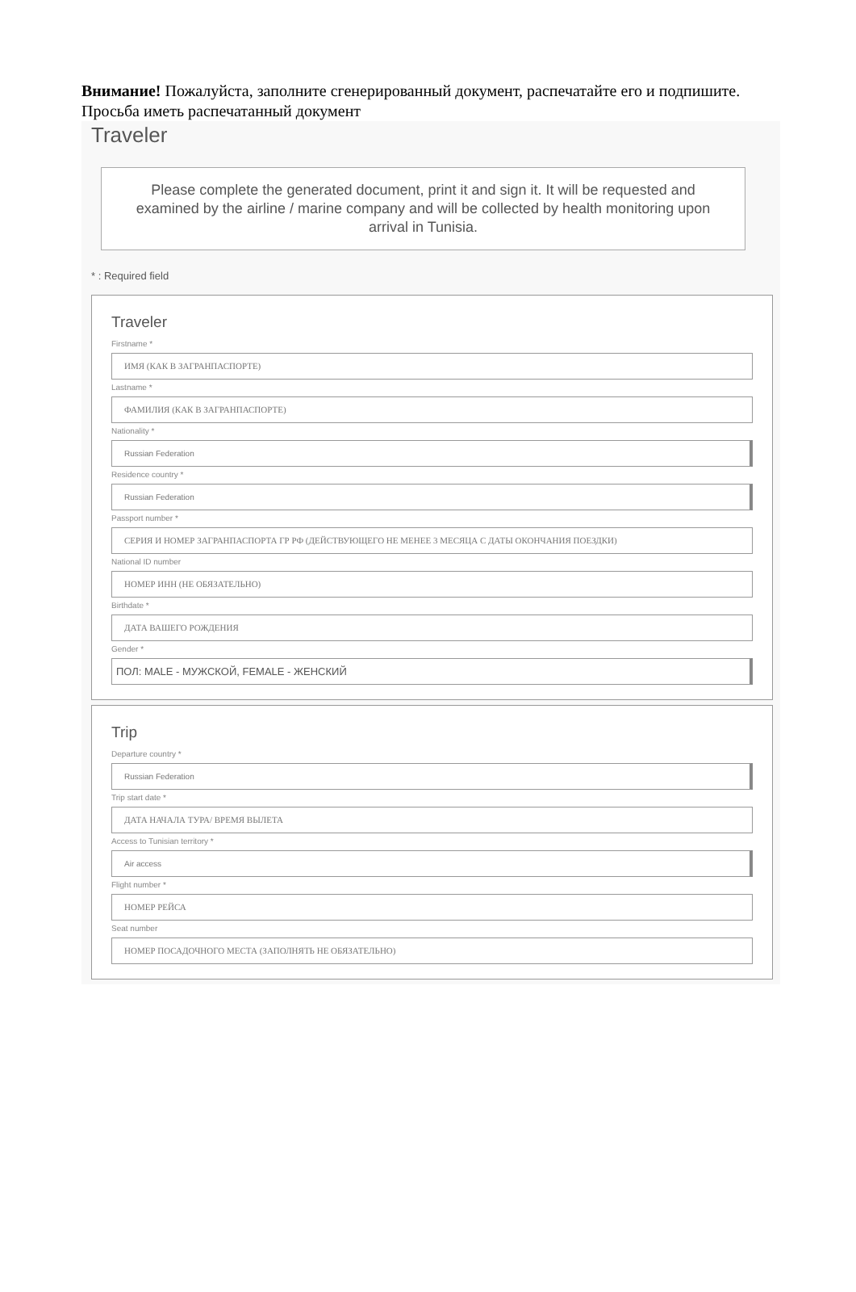Внимание! Пожалуйста, заполните сгенерированный документ, распечатайте его и подпишите. Просьба иметь распечатанный документ
Traveler
Please complete the generated document, print it and sign it. It will be requested and examined by the airline / marine company and will be collected by health monitoring upon arrival in Tunisia.
* : Required field
Traveler
Firstname *
ИМЯ (КАК В ЗАГРАНПАСПОРТЕ)
Lastname *
ФАМИЛИЯ (КАК В ЗАГРАНПАСПОРТЕ)
Nationality *
Russian Federation
Residence country *
Russian Federation
Passport number *
СЕРИЯ И НОМЕР ЗАГРАНПАСПОРТА ГР РФ (ДЕЙСТВУЮЩЕГО НЕ МЕНЕЕ 3 МЕСЯЦА С ДАТЫ ОКОНЧАНИЯ ПОЕЗДКИ)
National ID number
НОМЕР ИНН (НЕ ОБЯЗАТЕЛЬНО)
Birthdate *
ДАТА ВАШЕГО РОЖДЕНИЯ
Gender *
ПОЛ: MALE - МУЖСКОЙ, FEMALE - ЖЕНСКИЙ
Trip
Departure country *
Russian Federation
Trip start date *
ДАТА НАЧАЛА ТУРА/ ВРЕМЯ ВЫЛЕТА
Access to Tunisian territory *
Air access
Flight number *
НОМЕР РЕЙСА
Seat number
НОМЕР ПОСАДОЧНОГО МЕСТА (ЗАПОЛНЯТЬ НЕ ОБЯЗАТЕЛЬНО)